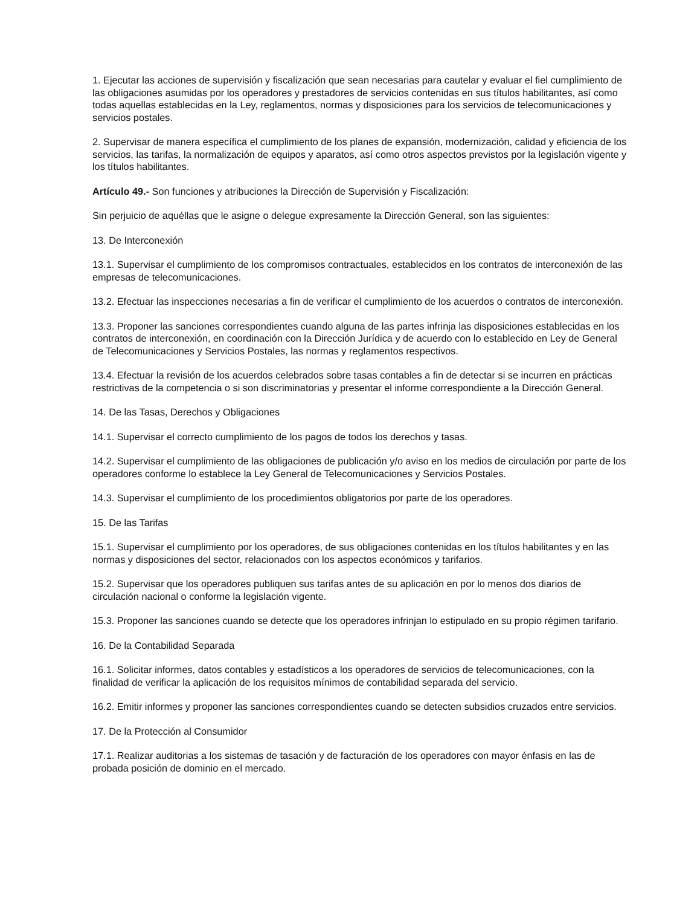1. Ejecutar las acciones de supervisión y fiscalización que sean necesarias para cautelar y evaluar el fiel cumplimiento de las obligaciones asumidas por los operadores y prestadores de servicios contenidas en sus títulos habilitantes, así como todas aquellas establecidas en la Ley, reglamentos, normas y disposiciones para los servicios de telecomunicaciones y servicios postales.
2. Supervisar de manera específica el cumplimiento de los planes de expansión, modernización, calidad y eficiencia de los servicios, las tarifas, la normalización de equipos y aparatos, así como otros aspectos previstos por la legislación vigente y los títulos habilitantes.
Artículo 49.- Son funciones y atribuciones la Dirección de Supervisión y Fiscalización:
Sin perjuicio de aquéllas que le asigne o delegue expresamente la Dirección General, son las siguientes:
13. De Interconexión
13.1. Supervisar el cumplimiento de los compromisos contractuales, establecidos en los contratos de interconexión de las empresas de telecomunicaciones.
13.2. Efectuar las inspecciones necesarias a fin de verificar el cumplimiento de los acuerdos o contratos de interconexión.
13.3. Proponer las sanciones correspondientes cuando alguna de las partes infrinja las disposiciones establecidas en los contratos de interconexión, en coordinación con la Dirección Jurídica y de acuerdo con lo establecido en Ley de General de Telecomunicaciones y Servicios Postales, las normas y reglamentos respectivos.
13.4. Efectuar la revisión de los acuerdos celebrados sobre tasas contables a fin de detectar si se incurren en prácticas restrictivas de la competencia o si son discriminatorias y presentar el informe correspondiente a la Dirección General.
14. De las Tasas, Derechos y Obligaciones
14.1. Supervisar el correcto cumplimiento de los pagos de todos los derechos y tasas.
14.2. Supervisar el cumplimiento de las obligaciones de publicación y/o aviso en los medios de circulación por parte de los operadores conforme lo establece la Ley General de Telecomunicaciones y Servicios Postales.
14.3. Supervisar el cumplimiento de los procedimientos obligatorios por parte de los operadores.
15. De las Tarifas
15.1. Supervisar el cumplimiento por los operadores, de sus obligaciones contenidas en los títulos habilitantes y en las normas y disposiciones del sector, relacionados con los aspectos económicos y tarifarios.
15.2. Supervisar que los operadores publiquen sus tarifas antes de su aplicación en por lo menos dos diarios de circulación nacional o conforme la legislación vigente.
15.3. Proponer las sanciones cuando se detecte que los operadores infrinjan lo estipulado en su propio régimen tarifario.
16. De la Contabilidad Separada
16.1. Solicitar informes, datos contables y estadísticos a los operadores de servicios de telecomunicaciones, con la finalidad de verificar la aplicación de los requisitos mínimos de contabilidad separada del servicio.
16.2. Emitir informes y proponer las sanciones correspondientes cuando se detecten subsidios cruzados entre servicios.
17. De la Protección al Consumidor
17.1. Realizar auditorias a los sistemas de tasación y de facturación de los operadores con mayor énfasis en las de probada posición de dominio en el mercado.